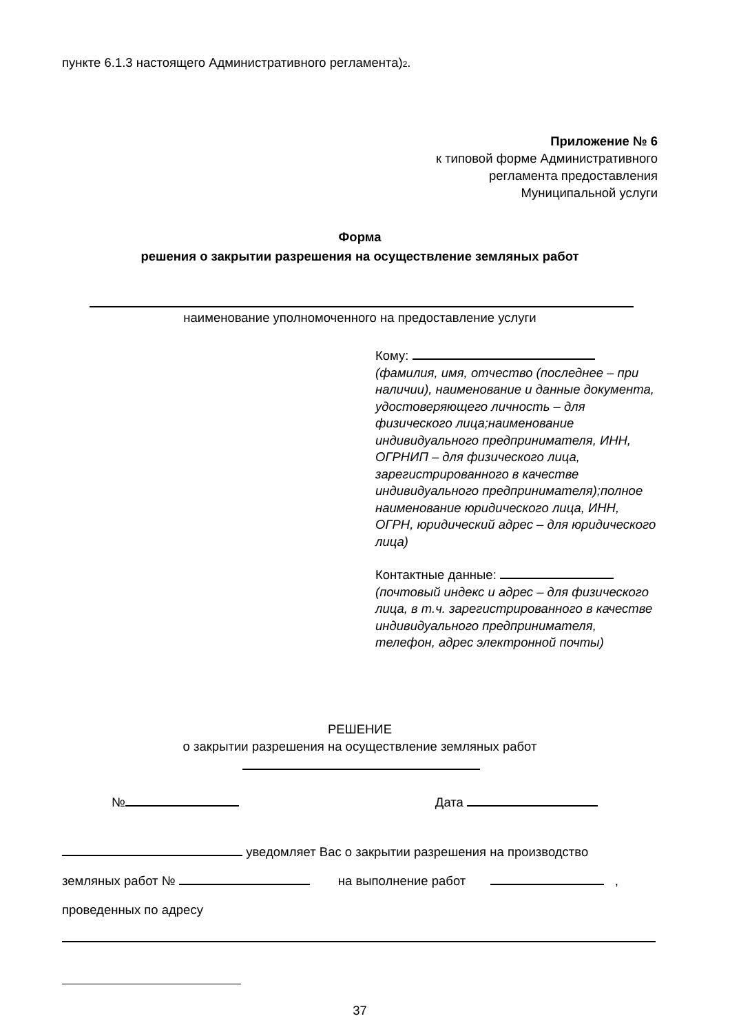пункте 6.1.3 настоящего Административного регламента)2.
Приложение № 6
к типовой форме Административного
регламента предоставления
Муниципальной услуги
Форма
решения о закрытии разрешения на осуществление земляных работ
наименование уполномоченного на предоставление услуги
Кому:
(фамилия, имя, отчество (последнее – при наличии), наименование и данные документа, удостоверяющего личность – для физического лица;наименование индивидуального предпринимателя, ИНН, ОГРНИП – для физического лица, зарегистрированного в качестве индивидуального предпринимателя);полное наименование юридического лица, ИНН, ОГРН, юридический адрес – для юридического лица)
Контактные данные:
(почтовый индекс и адрес – для физического лица, в т.ч. зарегистрированного в качестве индивидуального предпринимателя, телефон, адрес электронной почты)
РЕШЕНИЕ
о закрытии разрешения на осуществление земляных работ
№ Дата
уведомляет Вас о закрытии разрешения на производство
земляных работ № на выполнение работ ,
проведенных по адресу
37